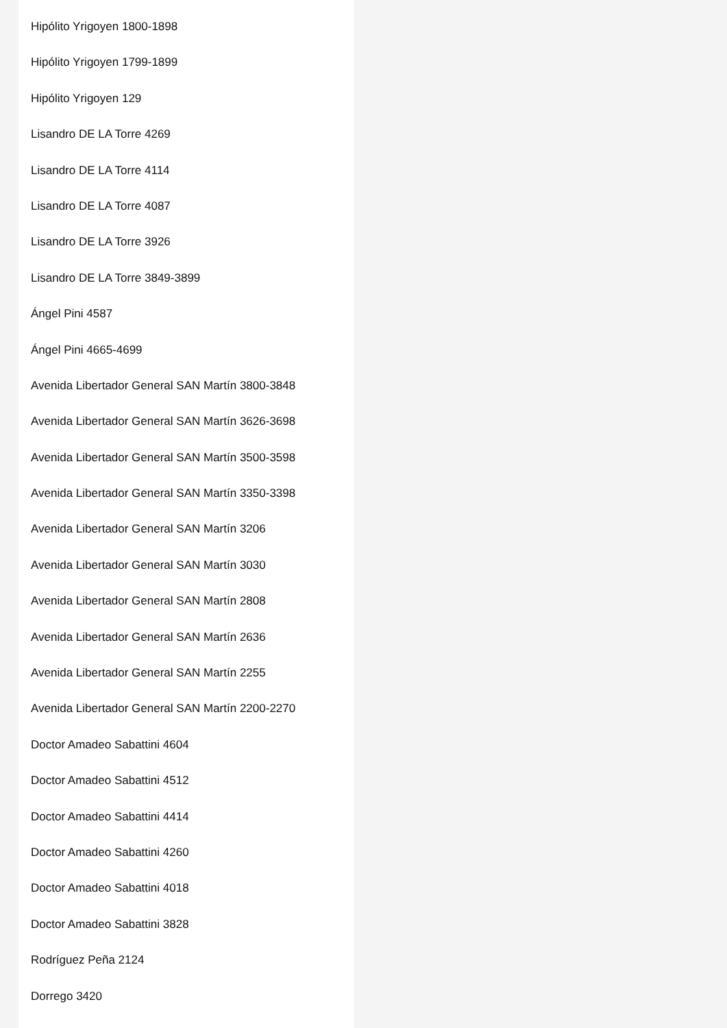Hipólito Yrigoyen 1800-1898
Hipólito Yrigoyen 1799-1899
Hipólito Yrigoyen 129
Lisandro DE LA Torre 4269
Lisandro DE LA Torre 4114
Lisandro DE LA Torre 4087
Lisandro DE LA Torre 3926
Lisandro DE LA Torre 3849-3899
Ángel Pini 4587
Ángel Pini 4665-4699
Avenida Libertador General SAN Martín 3800-3848
Avenida Libertador General SAN Martín 3626-3698
Avenida Libertador General SAN Martín 3500-3598
Avenida Libertador General SAN Martín 3350-3398
Avenida Libertador General SAN Martín 3206
Avenida Libertador General SAN Martín 3030
Avenida Libertador General SAN Martín 2808
Avenida Libertador General SAN Martín 2636
Avenida Libertador General SAN Martín 2255
Avenida Libertador General SAN Martín 2200-2270
Doctor Amadeo Sabattini 4604
Doctor Amadeo Sabattini 4512
Doctor Amadeo Sabattini 4414
Doctor Amadeo Sabattini 4260
Doctor Amadeo Sabattini 4018
Doctor Amadeo Sabattini 3828
Rodríguez Peña 2124
Dorrego 3420